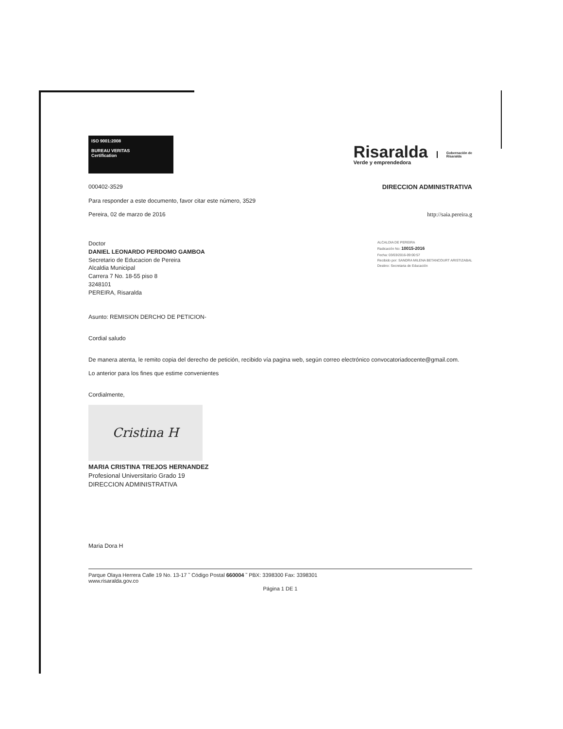ISO 9001:2008
BUREAU VERITAS
Certification
Risaralda
Verde y emprendedora
Gobernación de
Risaralda
000402-3529 DIRECCION ADMINISTRATIVA
Para responder a este documento, favor citar este número, 3529
Pereira, 02 de marzo de 2016 http://saia.pereira.g
Doctor
DANIEL LEONARDO PERDOMO GAMBOA
Secretario de Educacion de Pereira
Alcaldia Municipal
Carrera 7 No. 18-55 piso 8
3248101
PEREIRA, Risaralda
ALCALDIA DE PEREIRA
Radicación No: 10015-2016
Fecha: 03/03/2016-09:00:57
Recibido por: SANDRA MILENA BETANCOURT ARISTIZABAL
Destino: Secretaria de Educación
Asunto: REMISION DERCHO DE PETICION-
Cordial saludo
De manera atenta, le remito copia del derecho de petición, recibido vía pagina web, según correo electrónico convocatoriadocente@gmail.com.
Lo anterior para los fines que estime convenientes
Cordialmente,
Cristina H
MARIA CRISTINA TREJOS HERNANDEZ
Profesional Universitario Grado 19
DIRECCION ADMINISTRATIVA
Maria Dora H
Parque Olaya Herrera Calle 19 No. 13-17 ˜ Código Postal 660004 ˜ PBX: 3398300 Fax: 3398301
www.risaralda.gov.co
Página 1 DE 1